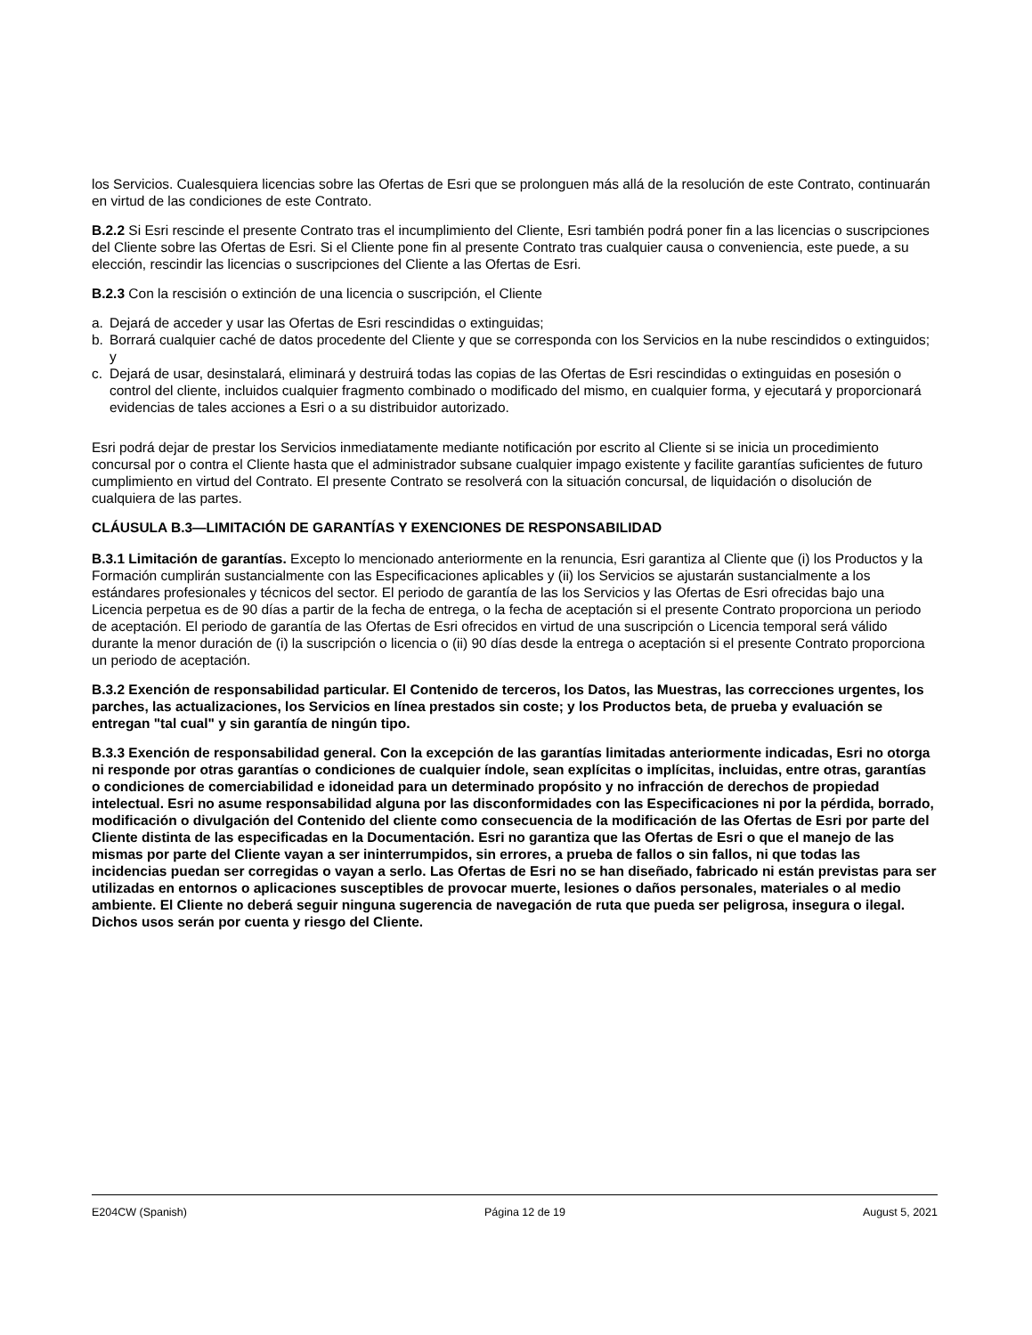los Servicios. Cualesquiera licencias sobre las Ofertas de Esri que se prolonguen más allá de la resolución de este Contrato, continuarán en virtud de las condiciones de este Contrato.
B.2.2 Si Esri rescinde el presente Contrato tras el incumplimiento del Cliente, Esri también podrá poner fin a las licencias o suscripciones del Cliente sobre las Ofertas de Esri. Si el Cliente pone fin al presente Contrato tras cualquier causa o conveniencia, este puede, a su elección, rescindir las licencias o suscripciones del Cliente a las Ofertas de Esri.
B.2.3 Con la rescisión o extinción de una licencia o suscripción, el Cliente
a. Dejará de acceder y usar las Ofertas de Esri rescindidas o extinguidas;
b. Borrará cualquier caché de datos procedente del Cliente y que se corresponda con los Servicios en la nube rescindidos o extinguidos; y
c. Dejará de usar, desinstalará, eliminará y destruirá todas las copias de las Ofertas de Esri rescindidas o extinguidas en posesión o control del cliente, incluidos cualquier fragmento combinado o modificado del mismo, en cualquier forma, y ejecutará y proporcionará evidencias de tales acciones a Esri o a su distribuidor autorizado.
Esri podrá dejar de prestar los Servicios inmediatamente mediante notificación por escrito al Cliente si se inicia un procedimiento concursal por o contra el Cliente hasta que el administrador subsane cualquier impago existente y facilite garantías suficientes de futuro cumplimiento en virtud del Contrato. El presente Contrato se resolverá con la situación concursal, de liquidación o disolución de cualquiera de las partes.
CLÁUSULA B.3—LIMITACIÓN DE GARANTÍAS Y EXENCIONES DE RESPONSABILIDAD
B.3.1 Limitación de garantías. Excepto lo mencionado anteriormente en la renuncia, Esri garantiza al Cliente que (i) los Productos y la Formación cumplirán sustancialmente con las Especificaciones aplicables y (ii) los Servicios se ajustarán sustancialmente a los estándares profesionales y técnicos del sector. El periodo de garantía de las los Servicios y las Ofertas de Esri ofrecidas bajo una Licencia perpetua es de 90 días a partir de la fecha de entrega, o la fecha de aceptación si el presente Contrato proporciona un periodo de aceptación. El periodo de garantía de las Ofertas de Esri ofrecidos en virtud de una suscripción o Licencia temporal será válido durante la menor duración de (i) la suscripción o licencia o (ii) 90 días desde la entrega o aceptación si el presente Contrato proporciona un periodo de aceptación.
B.3.2 Exención de responsabilidad particular. El Contenido de terceros, los Datos, las Muestras, las correcciones urgentes, los parches, las actualizaciones, los Servicios en línea prestados sin coste; y los Productos beta, de prueba y evaluación se entregan "tal cual" y sin garantía de ningún tipo.
B.3.3 Exención de responsabilidad general. Con la excepción de las garantías limitadas anteriormente indicadas, Esri no otorga ni responde por otras garantías o condiciones de cualquier índole, sean explícitas o implícitas, incluidas, entre otras, garantías o condiciones de comerciabilidad e idoneidad para un determinado propósito y no infracción de derechos de propiedad intelectual. Esri no asume responsabilidad alguna por las disconformidades con las Especificaciones ni por la pérdida, borrado, modificación o divulgación del Contenido del cliente como consecuencia de la modificación de las Ofertas de Esri por parte del Cliente distinta de las especificadas en la Documentación. Esri no garantiza que las Ofertas de Esri o que el manejo de las mismas por parte del Cliente vayan a ser ininterrumpidos, sin errores, a prueba de fallos o sin fallos, ni que todas las incidencias puedan ser corregidas o vayan a serlo. Las Ofertas de Esri no se han diseñado, fabricado ni están previstas para ser utilizadas en entornos o aplicaciones susceptibles de provocar muerte, lesiones o daños personales, materiales o al medio ambiente. El Cliente no deberá seguir ninguna sugerencia de navegación de ruta que pueda ser peligrosa, insegura o ilegal. Dichos usos serán por cuenta y riesgo del Cliente.
E204CW (Spanish) Página 12 de 19 August 5, 2021